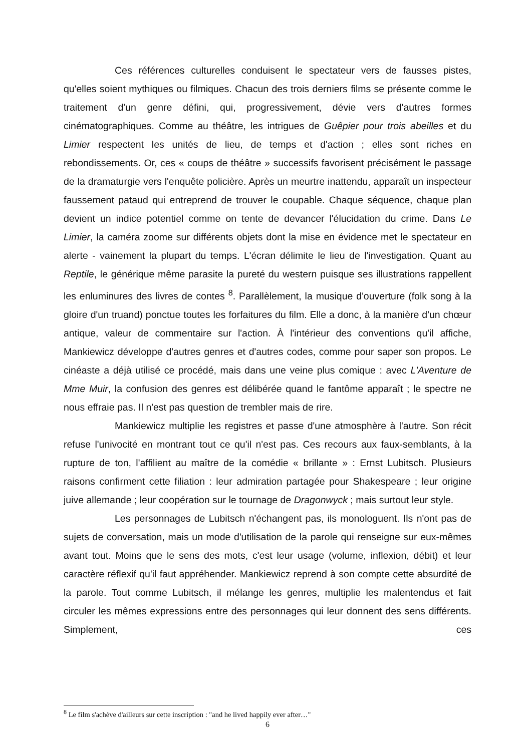Ces références culturelles conduisent le spectateur vers de fausses pistes, qu'elles soient mythiques ou filmiques. Chacun des trois derniers films se présente comme le traitement d'un genre défini, qui, progressivement, dévie vers d'autres formes cinématographiques. Comme au théâtre, les intrigues de Guêpier pour trois abeilles et du Limier respectent les unités de lieu, de temps et d'action ; elles sont riches en rebondissements. Or, ces « coups de théâtre » successifs favorisent précisément le passage de la dramaturgie vers l'enquête policière. Après un meurtre inattendu, apparaît un inspecteur faussement pataud qui entreprend de trouver le coupable. Chaque séquence, chaque plan devient un indice potentiel comme on tente de devancer l'élucidation du crime. Dans Le Limier, la caméra zoome sur différents objets dont la mise en évidence met le spectateur en alerte - vainement la plupart du temps. L'écran délimite le lieu de l'investigation. Quant au Reptile, le générique même parasite la pureté du western puisque ses illustrations rappellent les enluminures des livres de contes <sup>8</sup>. Parallèlement, la musique d'ouverture (folk song à la gloire d'un truand) ponctue toutes les forfaitures du film. Elle a donc, à la manière d'un chœur antique, valeur de commentaire sur l'action. À l'intérieur des conventions qu'il affiche, Mankiewicz développe d'autres genres et d'autres codes, comme pour saper son propos. Le cinéaste a déjà utilisé ce procédé, mais dans une veine plus comique : avec L'Aventure de Mme Muir, la confusion des genres est délibérée quand le fantôme apparaît ; le spectre ne nous effraie pas. Il n'est pas question de trembler mais de rire.
Mankiewicz multiplie les registres et passe d'une atmosphère à l'autre. Son récit refuse l'univocité en montrant tout ce qu'il n'est pas. Ces recours aux faux-semblants, à la rupture de ton, l'affilient au maître de la comédie « brillante » : Ernst Lubitsch. Plusieurs raisons confirment cette filiation : leur admiration partagée pour Shakespeare ; leur origine juive allemande ; leur coopération sur le tournage de Dragonwyck ; mais surtout leur style.
Les personnages de Lubitsch n'échangent pas, ils monologuent. Ils n'ont pas de sujets de conversation, mais un mode d'utilisation de la parole qui renseigne sur eux-mêmes avant tout. Moins que le sens des mots, c'est leur usage (volume, inflexion, débit) et leur caractère réflexif qu'il faut appréhender. Mankiewicz reprend à son compte cette absurdité de la parole. Tout comme Lubitsch, il mélange les genres, multiplie les malentendus et fait circuler les mêmes expressions entre des personnages qui leur donnent des sens différents. Simplement, ces
<sup>8</sup> Le film s'achève d'ailleurs sur cette inscription : "and he lived happily ever after…"
6